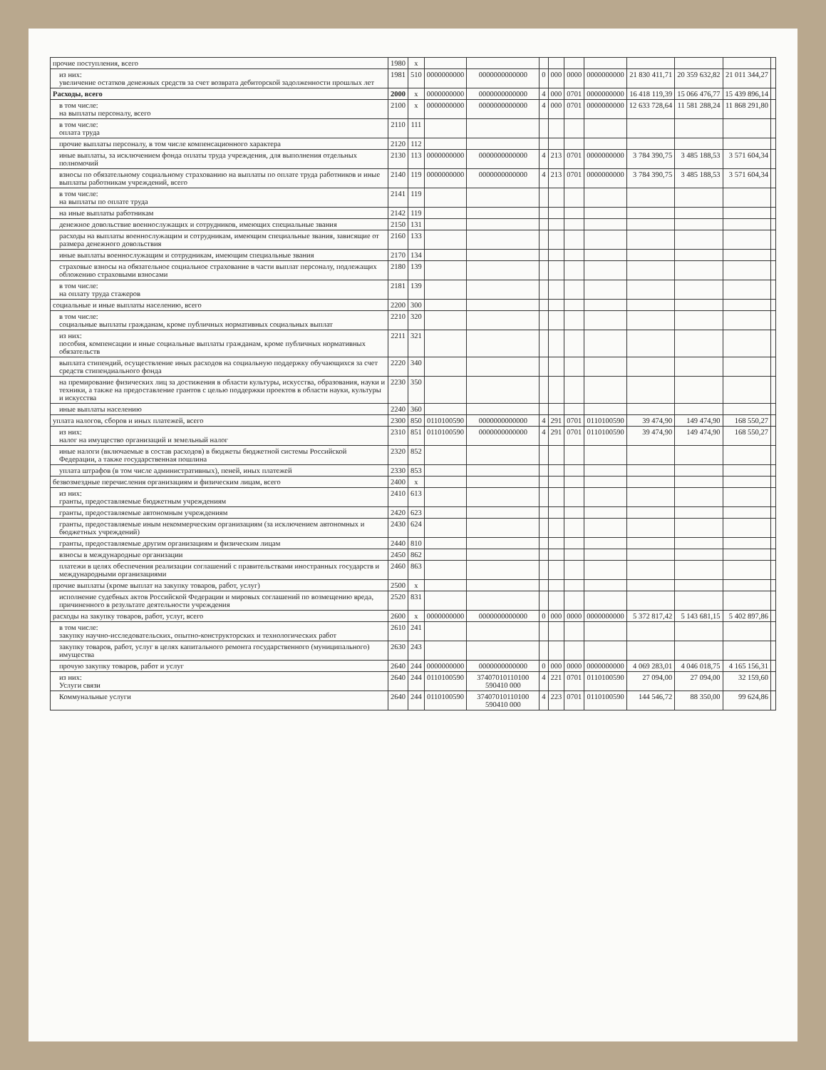| прочие поступления, всего | 1980 | x | | | | | | | | | | |
| из них: увеличение остатков денежных средств за счет возврата дебиторской задолженности прошлых лет | 1981 | 510 | 0000000000 | 0000000000000 | 0 | 000 | 0000 | 0000000000 | 21 830 411,71 | 20 359 632,82 | 21 011 344,27 | |
| Расходы, всего | 2000 | x | 0000000000 | 0000000000000 | 4 | 000 | 0701 | 0000000000 | 16 418 119,39 | 15 066 476,77 | 15 439 896,14 | |
| в том числе: на выплаты персоналу, всего | 2100 | x | 0000000000 | 0000000000000 | 4 | 000 | 0701 | 0000000000 | 12 633 728,64 | 11 581 288,24 | 11 868 291,80 | |
| в том числе: оплата труда | 2110 | 111 | | | | | | | | | | |
| прочие выплаты персоналу, в том числе компенсационного характера | 2120 | 112 | | | | | | | | | | |
| иные выплаты, за исключением фонда оплаты труда учреждения, для выполнения отдельных полномочий | 2130 | 113 | 0000000000 | 0000000000000 | 4 | 213 | 0701 | 0000000000 | 3 784 390,75 | 3 485 188,53 | 3 571 604,34 | |
| взносы по обязательному социальному страхованию на выплаты по оплате труда работников и иные выплаты работникам учреждений, всего | 2140 | 119 | 0000000000 | 0000000000000 | 4 | 213 | 0701 | 0000000000 | 3 784 390,75 | 3 485 188,53 | 3 571 604,34 | |
| в том числе: на выплаты по оплате труда | 2141 | 119 | | | | | | | | | | |
| на иные выплаты работникам | 2142 | 119 | | | | | | | | | | |
| денежное довольствие военнослужащих и сотрудников, имеющих специальные звания | 2150 | 131 | | | | | | | | | | |
| расходы на выплаты военнослужащим и сотрудникам, имеющим специальные звания, зависящие от размера денежного довольствия | 2160 | 133 | | | | | | | | | | |
| иные выплаты военнослужащим и сотрудникам, имеющим специальные звания | 2170 | 134 | | | | | | | | | | |
| страховые взносы на обязательное социальное страхование в части выплат персоналу, подлежащих обложению страховыми взносами | 2180 | 139 | | | | | | | | | | |
| в том числе: на оплату труда стажеров | 2181 | 139 | | | | | | | | | | |
| социальные и иные выплаты населению, всего | 2200 | 300 | | | | | | | | | | |
| в том числе: социальные выплаты гражданам, кроме публичных нормативных социальных выплат | 2210 | 320 | | | | | | | | | | |
| из них: пособия, компенсации и иные социальные выплаты гражданам, кроме публичных нормативных обязательств | 2211 | 321 | | | | | | | | | | |
| выплата стипендий, осуществление иных расходов на социальную поддержку обучающихся за счет средств стипендиального фонда | 2220 | 340 | | | | | | | | | | |
| на премирование физических лиц за достижения в области культуры, искусства, образования, науки и техники, а также на предоставление грантов с целью поддержки проектов в области науки, культуры и искусства | 2230 | 350 | | | | | | | | | | |
| иные выплаты населению | 2240 | 360 | | | | | | | | | | |
| уплата налогов, сборов и иных платежей, всего | 2300 | 850 | 0110100590 | 0000000000000 | 4 | 291 | 0701 | 0110100590 | 39 474,90 | 149 474,90 | 168 550,27 | |
| из них: налог на имущество организаций и земельный налог | 2310 | 851 | 0110100590 | 0000000000000 | 4 | 291 | 0701 | 0110100590 | 39 474,90 | 149 474,90 | 168 550,27 | |
| иные налоги (включаемые в состав расходов) в бюджеты бюджетной системы Российской Федерации, а также государственная пошлина | 2320 | 852 | | | | | | | | | | |
| уплата штрафов (в том числе административных), пеней, иных платежей | 2330 | 853 | | | | | | | | | | |
| безвозмездные перечисления организациям и физическим лицам, всего | 2400 | x | | | | | | | | | | |
| из них: гранты, предоставляемые бюджетным учреждениям | 2410 | 613 | | | | | | | | | | |
| гранты, предоставляемые автономным учреждениям | 2420 | 623 | | | | | | | | | | |
| гранты, предоставляемые иным некоммерческим организациям (за исключением автономных и бюджетных учреждений) | 2430 | 624 | | | | | | | | | | |
| гранты, предоставляемые другим организациям и физическим лицам | 2440 | 810 | | | | | | | | | | |
| взносы в международные организации | 2450 | 862 | | | | | | | | | | |
| платежи в целях обеспечения реализации соглашений с правительствами иностранных государств и международными организациями | 2460 | 863 | | | | | | | | | | |
| прочие выплаты (кроме выплат на закупку товаров, работ, услуг) | 2500 | x | | | | | | | | | | |
| исполнение судебных актов Российской Федерации и мировых соглашений по возмещению вреда, причиненного в результате деятельности учреждения | 2520 | 831 | | | | | | | | | | |
| расходы на закупку товаров, работ, услуг, всего | 2600 | x | 0000000000 | 0000000000000 | 0 | 000 | 0000 | 0000000000 | 5 372 817,42 | 5 143 681,15 | 5 402 897,86 | |
| в том числе: закупку научно-исследовательских, опытно-конструкторских и технологических работ | 2610 | 241 | | | | | | | | | | |
| закупку товаров, работ, услуг в целях капитального ремонта государственного (муниципального) имущества | 2630 | 243 | | | | | | | | | | |
| прочую закупку товаров, работ и услуг | 2640 | 244 | 0000000000 | 0000000000000 | 0 | 000 | 0000 | 0000000000 | 4 069 283,01 | 4 046 018,75 | 4 165 156,31 | |
| из них: Услуги связи | 2640 | 244 | 0110100590 | 37407010110100 590410 000 | 4 | 221 | 0701 | 0110100590 | 27 094,00 | 27 094,00 | 32 159,60 | |
| Коммунальные услуги | 2640 | 244 | 0110100590 | 37407010110100 590410 000 | 4 | 223 | 0701 | 0110100590 | 144 546,72 | 88 350,00 | 99 624,86 | |